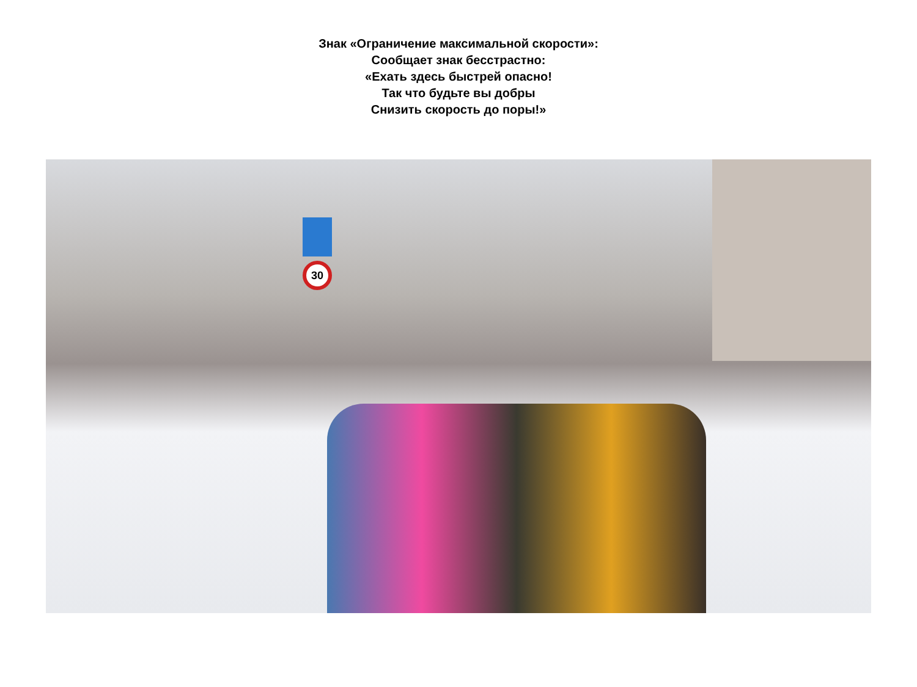Знак «Ограничение максимальной скорости»:
Сообщает знак бесстрастно:
«Ехать здесь быстрей опасно!
Так что будьте вы добры
Снизить скорость до поры!»
30